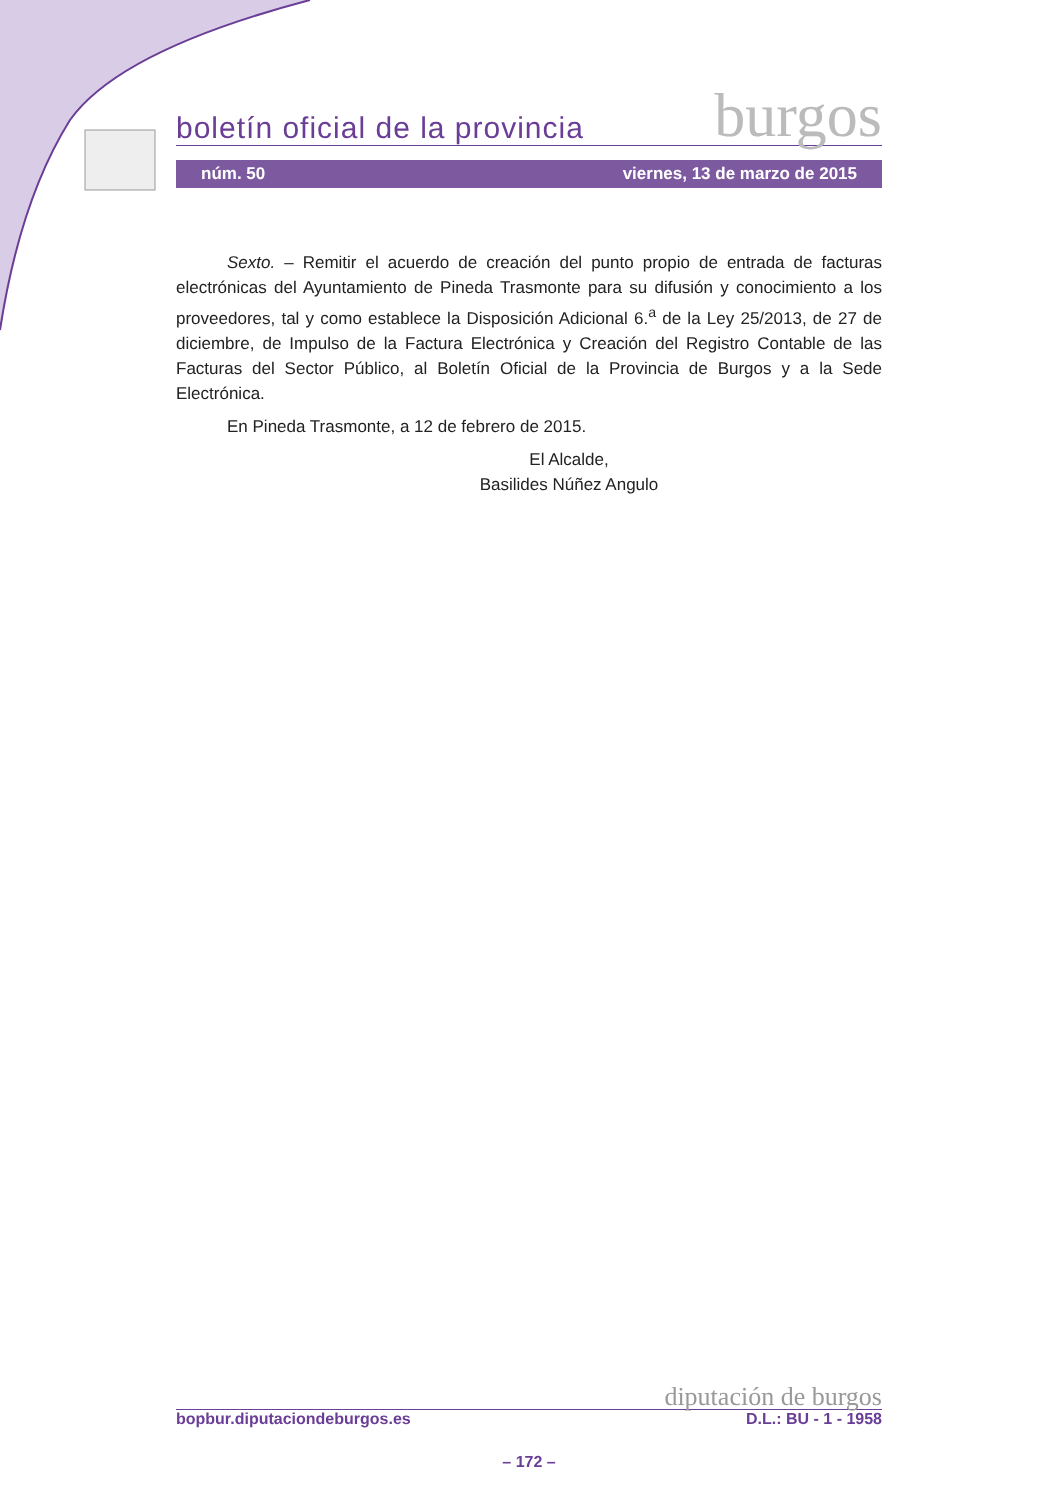boletín oficial de la provincia burgos
núm. 50 viernes, 13 de marzo de 2015
Sexto. – Remitir el acuerdo de creación del punto propio de entrada de facturas electrónicas del Ayuntamiento de Pineda Trasmonte para su difusión y conocimiento a los proveedores, tal y como establece la Disposición Adicional 6.<sup>a</sup> de la Ley 25/2013, de 27 de diciembre, de Impulso de la Factura Electrónica y Creación del Registro Contable de las Facturas del Sector Público, al Boletín Oficial de la Provincia de Burgos y a la Sede Electrónica.
En Pineda Trasmonte, a 12 de febrero de 2015.
El Alcalde,
Basilides Núñez Angulo
diputación de burgos
bopbur.diputaciondeburgos.es D.L.: BU - 1 - 1958
– 172 –